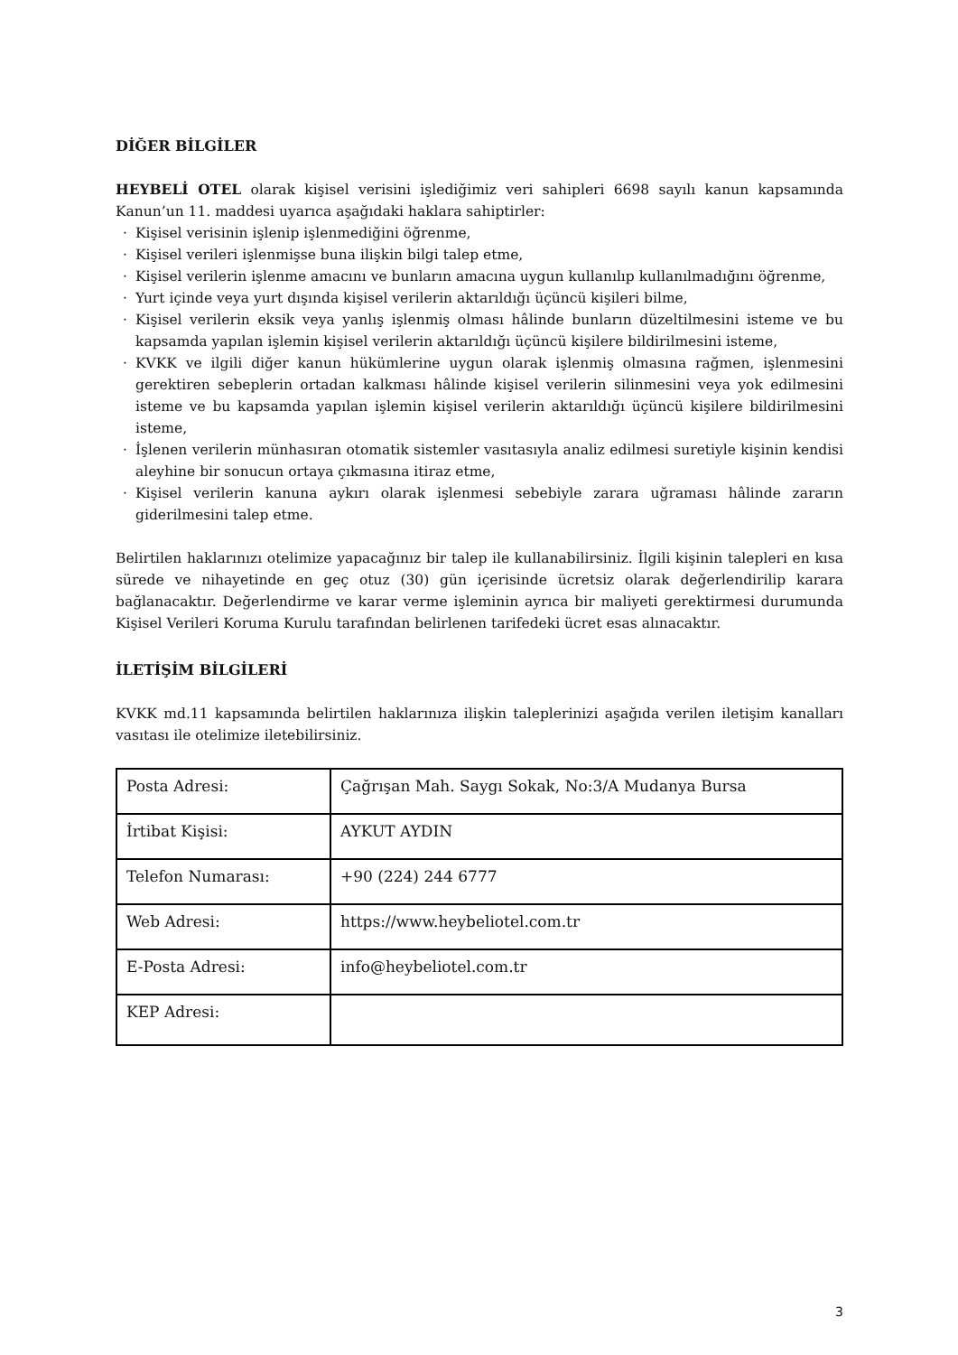DİĞER BİLGİLER
HEYBELİ OTEL olarak kişisel verisini işlediğimiz veri sahipleri 6698 sayılı kanun kapsamında Kanun’un 11. maddesi uyarıca aşağıdaki haklara sahiptirler:
· Kişisel verisinin işlenip işlenmediğini öğrenme,
· Kişisel verileri işlenmişse buna ilişkin bilgi talep etme,
· Kişisel verilerin işlenme amacını ve bunların amacına uygun kullanılıp kullanılmadığını öğrenme,
· Yurt içinde veya yurt dışında kişisel verilerin aktarıldığı üçüncü kişileri bilme,
· Kişisel verilerin eksik veya yanlış işlenmiş olması hâlinde bunların düzeltilmesini isteme ve bu kapsamda yapılan işlemin kişisel verilerin aktarıldığı üçüncü kişilere bildirilmesini isteme,
· KVKK ve ilgili diğer kanun hükümlerine uygun olarak işlenmiş olmasına rağmen, işlenmesini gerektiren sebeplerin ortadan kalkması hâlinde kişisel verilerin silinmesini veya yok edilmesini isteme ve bu kapsamda yapılan işlemin kişisel verilerin aktarıldığı üçüncü kişilere bildirilmesini isteme,
· İşlenen verilerin münhasıran otomatik sistemler vasıtasıyla analiz edilmesi suretiyle kişinin kendisi aleyhine bir sonucun ortaya çıkmasına itiraz etme,
· Kişisel verilerin kanuna aykırı olarak işlenmesi sebebiyle zarara uğraması hâlinde zararın giderilmesini talep etme.
Belirtilen haklarınızı otelimize yapacağınız bir talep ile kullanabilirsiniz. İlgili kişinin talepleri en kısa sürede ve nihayetinde en geç otuz (30) gün içerisinde ücretsiz olarak değerlendirilip karara bağlanacaktır. Değerlendirme ve karar verme işleminin ayrıca bir maliyeti gerektirmesi durumunda Kişisel Verileri Koruma Kurulu tarafından belirlenen tarifedeki ücret esas alınacaktır.
İLETİŞİM BİLGİLERİ
KVKK md.11 kapsamında belirtilen haklarınıza ilişkin taleplerinizi aşağıda verilen iletişim kanalları vasıtası ile otelimize iletebilirsiniz.
| Posta Adresi: | Çağrışan Mah. Saygı Sokak, No:3/A Mudanya Bursa |
| İrtibat Kişisi: | AYKUT AYDIN |
| Telefon Numarası: | +90 (224) 244 6777 |
| Web Adresi: | https://www.heybeliotel.com.tr |
| E-Posta Adresi: | info@heybeliotel.com.tr |
| KEP Adresi: | |
3